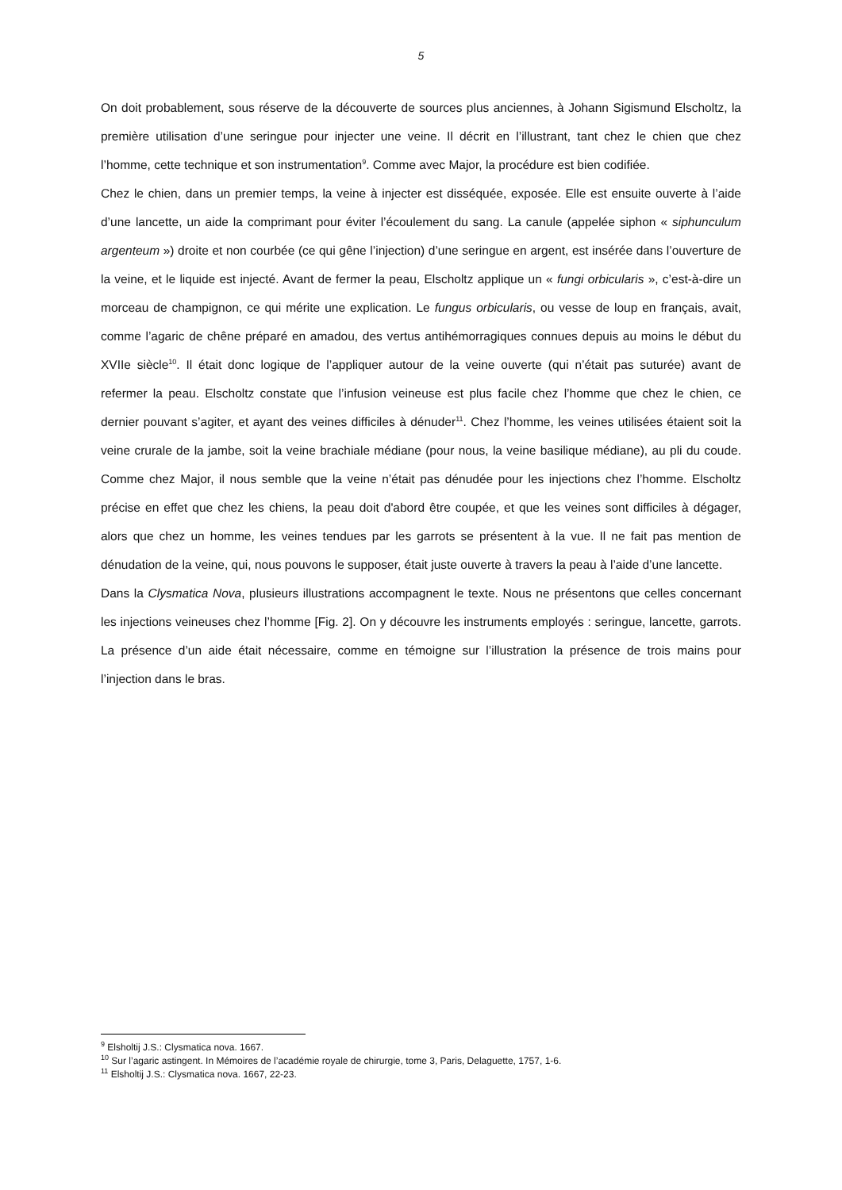5
On doit probablement, sous réserve de la découverte de sources plus anciennes, à Johann Sigismund Elscholtz, la première utilisation d’une seringue pour injecter une veine. Il décrit en l’illustrant, tant chez le chien que chez l’homme, cette technique et son instrumentation<sup>9</sup>. Comme avec Major, la procédure est bien codifiée.
Chez le chien, dans un premier temps, la veine à injecter est disséquée, exposée. Elle est ensuite ouverte à l’aide d’une lancette, un aide la comprimant pour éviter l’écoulement du sang. La canule (appelée siphon « siphunculum argenteum ») droite et non courbée (ce qui gêne l’injection) d’une seringue en argent, est insérée dans l’ouverture de la veine, et le liquide est injecté. Avant de fermer la peau, Elscholtz applique un « fungi orbicularis », c’est-à-dire un morceau de champignon, ce qui mérite une explication. Le fungus orbicularis, ou vesse de loup en français, avait, comme l’agaric de chêne préparé en amadou, des vertus antihémorragiques connues depuis au moins le début du XVIIe siècle<sup>10</sup>. Il était donc logique de l’appliquer autour de la veine ouverte (qui n’était pas suturée) avant de refermer la peau. Elscholtz constate que l’infusion veineuse est plus facile chez l’homme que chez le chien, ce dernier pouvant s’agiter, et ayant des veines difficiles à dénuder<sup>11</sup>. Chez l’homme, les veines utilisées étaient soit la veine crurale de la jambe, soit la veine brachiale médiane (pour nous, la veine basilique médiane), au pli du coude. Comme chez Major, il nous semble que la veine n’était pas dénudée pour les injections chez l’homme. Elscholtz précise en effet que chez les chiens, la peau doit d'abord être coupée, et que les veines sont difficiles à dégager, alors que chez un homme, les veines tendues par les garrots se présentent à la vue. Il ne fait pas mention de dénudation de la veine, qui, nous pouvons le supposer, était juste ouverte à travers la peau à l’aide d’une lancette.
Dans la Clysmatica Nova, plusieurs illustrations accompagnent le texte. Nous ne présentons que celles concernant les injections veineuses chez l’homme [Fig. 2]. On y découvre les instruments employés : seringue, lancette, garrots. La présence d’un aide était nécessaire, comme en témoigne sur l’illustration la présence de trois mains pour l’injection dans le bras.
<sup>9</sup> Elsholtij J.S.: Clysmatica nova. 1667.
<sup>10</sup> Sur l’agaric astingent. In Mémoires de l’académie royale de chirurgie, tome 3, Paris, Delaguette, 1757, 1-6.
<sup>11</sup> Elsholtij J.S.: Clysmatica nova. 1667, 22-23.